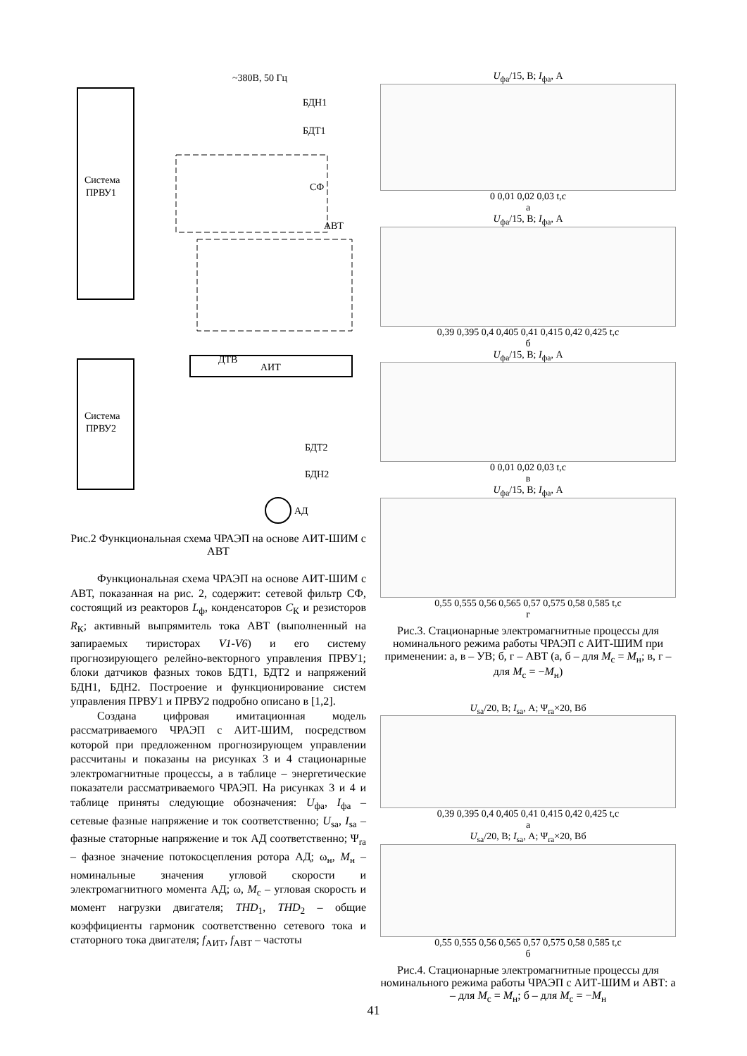Система
ПРВУ1
Система
ПРВУ2
~380В, 50 Гц
БДН1
БДТ1
СФ
АВТ
ДТВ
АИТ
БДТ2
БДН2
АД
Рис.2 Функциональная схема ЧРАЭП на основе АИТ-ШИМ с АВТ
Функциональная схема ЧРАЭП на основе АИТ-ШИМ с АВТ, показанная на рис. 2, содержит: сетевой фильтр СФ, состоящий из реакторов L<sub>ф</sub>, конденсаторов C<sub>К</sub> и резисторов R<sub>К</sub>; активный выпрямитель тока АВТ (выполненный на запираемых тиристорах V1-V6) и его систему прогнозирующего релейно-векторного управления ПРВУ1; блоки датчиков фазных токов БДТ1, БДТ2 и напряжений БДН1, БДН2. Построение и функционирование систем управления ПРВУ1 и ПРВУ2 подробно описано в [1,2].
Создана цифровая имитационная модель рассматриваемого ЧРАЭП с АИТ-ШИМ, посредством которой при предложенном прогнозирующем управлении рассчитаны и показаны на рисунках 3 и 4 стационарные электромагнитные процессы, а в таблице – энергетические показатели рассматриваемого ЧРАЭП. На рисунках 3 и 4 и таблице приняты следующие обозначения: U<sub>фа</sub>, I<sub>фа</sub> – сетевые фазные напряжение и ток соответственно; U<sub>sa</sub>, I<sub>sa</sub> – фазные статорные напряжение и ток АД соответственно; Ψ<sub>ra</sub> – фазное значение потокосцепления ротора АД; ω<sub>н</sub>, M<sub>н</sub> – номинальные значения угловой скорости и электромагнитного момента АД; ω, M<sub>c</sub> – угловая скорость и момент нагрузки двигателя; THD<sub>1</sub>, THD<sub>2</sub> – общие коэффициенты гармоник соответственно сетевого тока и статорного тока двигателя; f<sub>АИТ</sub>, f<sub>АВТ</sub> – частоты
U<sub>фа</sub>/15, В; I<sub>фа</sub>, А
0 0,01 0,02 0,03 t,c
а
U<sub>фа</sub>/15, В; I<sub>фа</sub>, А
0,39 0,395 0,4 0,405 0,41 0,415 0,42 0,425 t,c
б
U<sub>фа</sub>/15, В; I<sub>фа</sub>, А
0 0,01 0,02 0,03 t,c
в
U<sub>фа</sub>/15, В; I<sub>фа</sub>, А
0,55 0,555 0,56 0,565 0,57 0,575 0,58 0,585 t,c
г
Рис.3. Стационарные электромагнитные процессы для номинального режима работы ЧРАЭП с АИТ-ШИМ при применении: а, в – УВ; б, г – АВТ (а, б – для M<sub>c</sub> = M<sub>н</sub>; в, г – для M<sub>c</sub> = −M<sub>н</sub>)
U<sub>sa</sub>/20, В; I<sub>sa</sub>, А; Ψ<sub>ra</sub>×20, Вб
0,39 0,395 0,4 0,405 0,41 0,415 0,42 0,425 t,c
а
U<sub>sa</sub>/20, В; I<sub>sa</sub>, А; Ψ<sub>ra</sub>×20, Вб
0,55 0,555 0,56 0,565 0,57 0,575 0,58 0,585 t,c
б
Рис.4. Стационарные электромагнитные процессы для номинального режима работы ЧРАЭП с АИТ-ШИМ и АВТ: а – для M<sub>c</sub> = M<sub>н</sub>; б – для M<sub>c</sub> = −M<sub>н</sub>
41